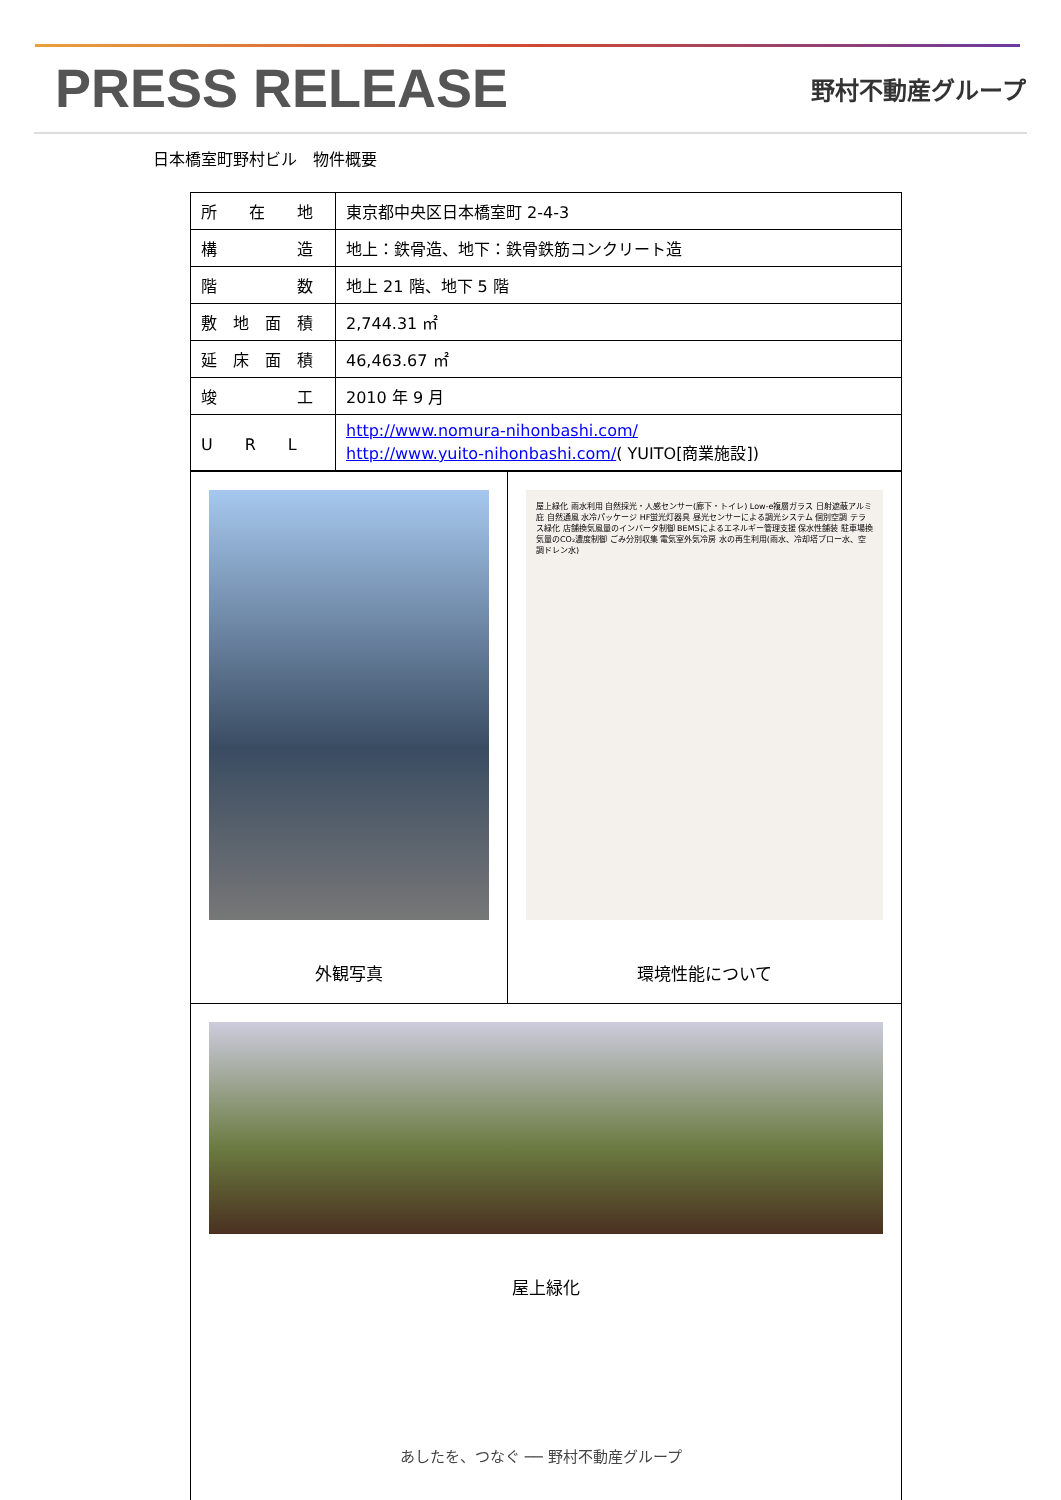PRESS RELEASE
野村不動産グループ
日本橋室町野村ビル　物件概要
| 所 在 地 | 東京都中央区日本橋室町 2-4-3 |
| 構 造 | 地上：鉄骨造、地下：鉄骨鉄筋コンクリート造 |
| 階 数 | 地上 21 階、地下 5 階 |
| 敷 地 面 積 | 2,744.31 ㎡ |
| 延 床 面 積 | 46,463.67 ㎡ |
| 竣 工 | 2010 年 9 月 |
| U R L | http://www.nomura-nihonbashi.com/ http://www.yuito-nihonbashi.com/ ( YUITO[商業施設]) |
| 外観写真 | 屋上緑化 雨水利用 自然採光・人感センサー(廊下・トイレ) Low-e複層ガラス 日射遮蔽アルミ庇 自然通風 水冷パッケージ HF蛍光灯器具 昼光センサーによる調光システム 個別空調 テラス緑化 店舗換気風量のインバータ制御 BEMSによるエネルギー管理支援 保水性舗装 駐車場換気量のCO₂濃度制御 ごみ分別収集 電気室外気冷房 水の再生利用(雨水、冷却塔ブロー水、空調ドレン水) 環境性能について |
| 屋上緑化 | |
あしたを、つなぐ ── 野村不動産グループ